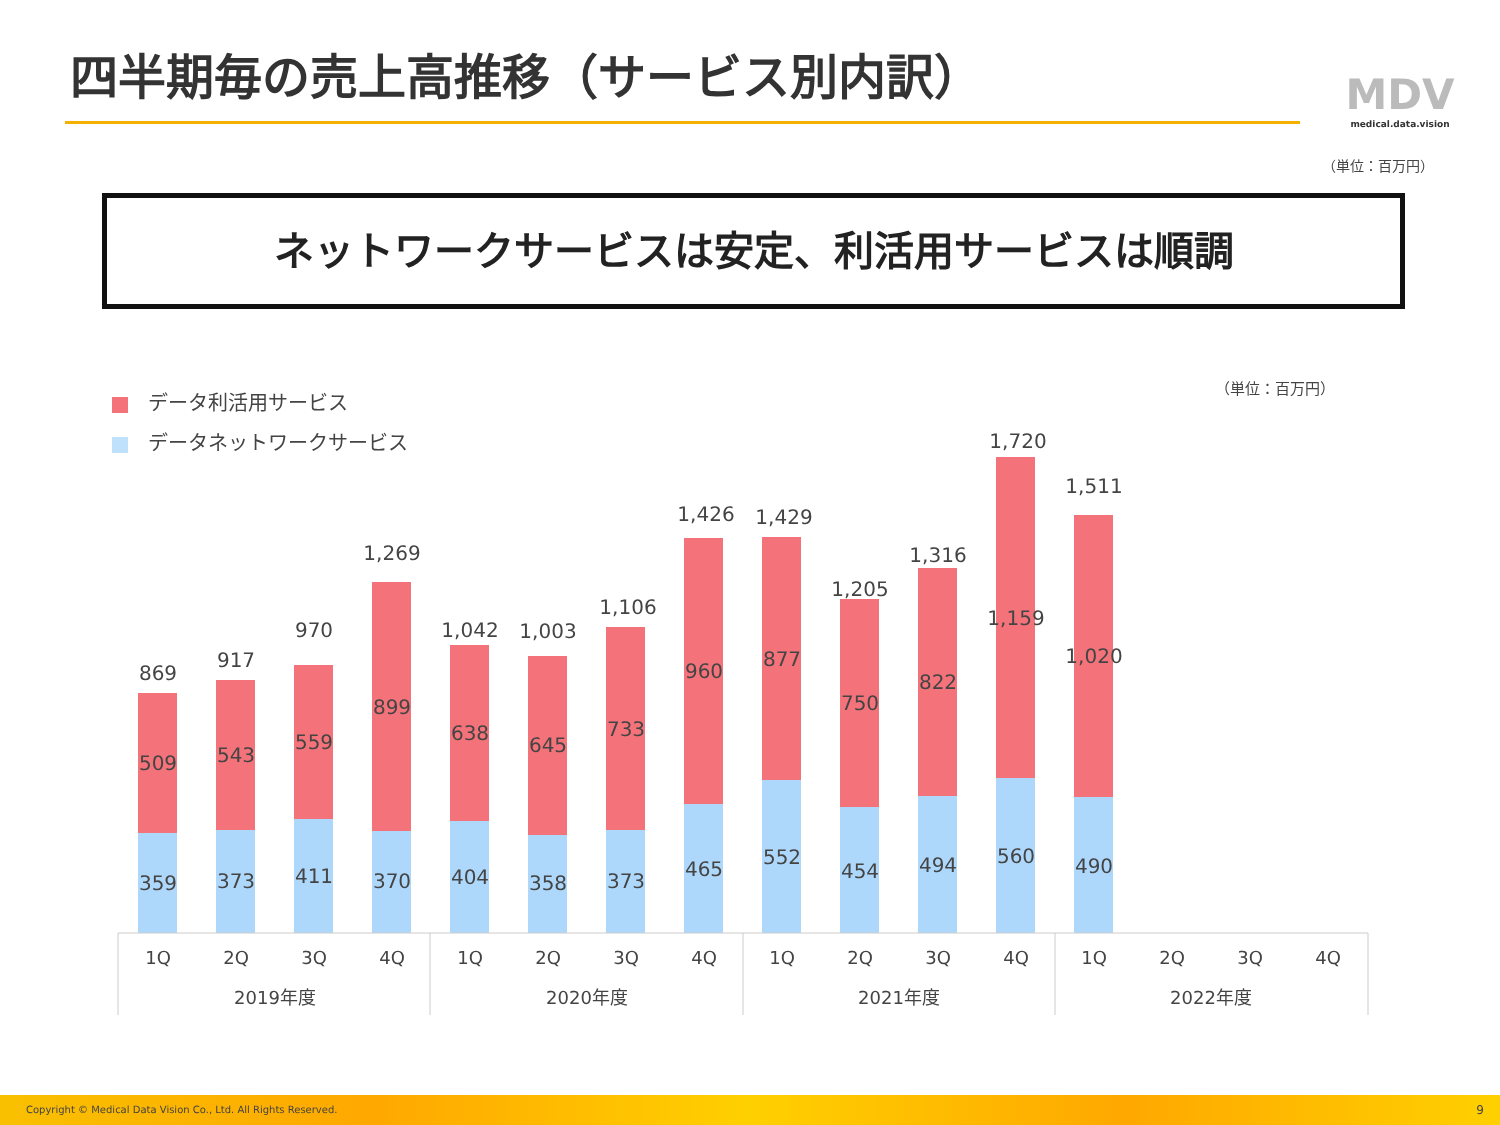四半期毎の売上高推移（サービス別内訳）
MDV
medical.data.vision
（単位：百万円）
ネットワークサービスは安定、利活用サービスは順調
データ利活用サービス
データネットワークサービス
（単位：百万円）
869
509
359
917
543
373
970
559
411
1,269
899
370
1,042
638
404
1,003
645
358
1,106
733
373
1,426
960
465
1,429
877
552
1,205
750
454
1,316
822
494
1,720
1,159
560
1,511
1,020
490
1Q
2Q
3Q
4Q
1Q
2Q
3Q
4Q
1Q
2Q
3Q
4Q
1Q
2Q
3Q
4Q
2019年度
2020年度
2021年度
2022年度
Copyright © Medical Data Vision Co., Ltd. All Rights Reserved. 9